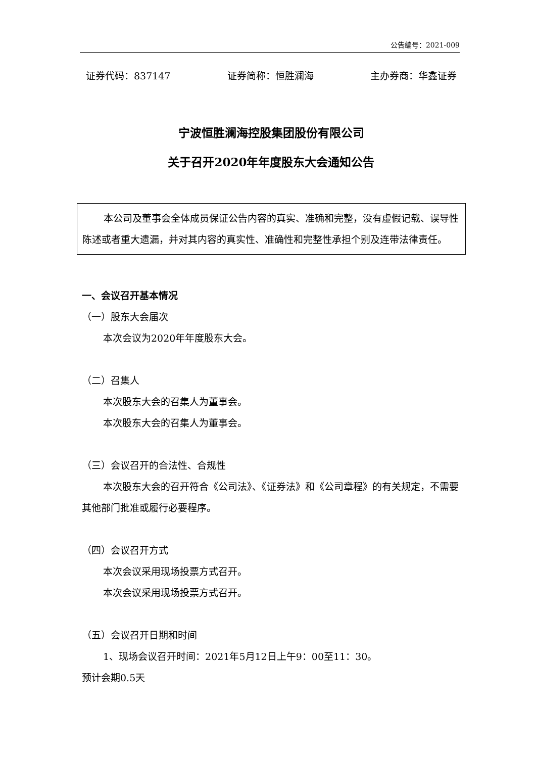公告编号：2021-009
证券代码：837147 证券简称：恒胜澜海 主办券商：华鑫证券
宁波恒胜澜海控股集团股份有限公司
关于召开2020年年度股东大会通知公告
本公司及董事会全体成员保证公告内容的真实、准确和完整，没有虚假记载、误导性陈述或者重大遗漏，并对其内容的真实性、准确性和完整性承担个别及连带法律责任。
一、会议召开基本情况
（一）股东大会届次
本次会议为2020年年度股东大会。
（二）召集人
本次股东大会的召集人为董事会。
本次股东大会的召集人为董事会。
（三）会议召开的合法性、合规性
本次股东大会的召开符合《公司法》、《证券法》和《公司章程》的有关规定，不需要其他部门批准或履行必要程序。
（四）会议召开方式
本次会议采用现场投票方式召开。
本次会议采用现场投票方式召开。
（五）会议召开日期和时间
1、现场会议召开时间：2021年5月12日上午9：00至11：30。
预计会期0.5天